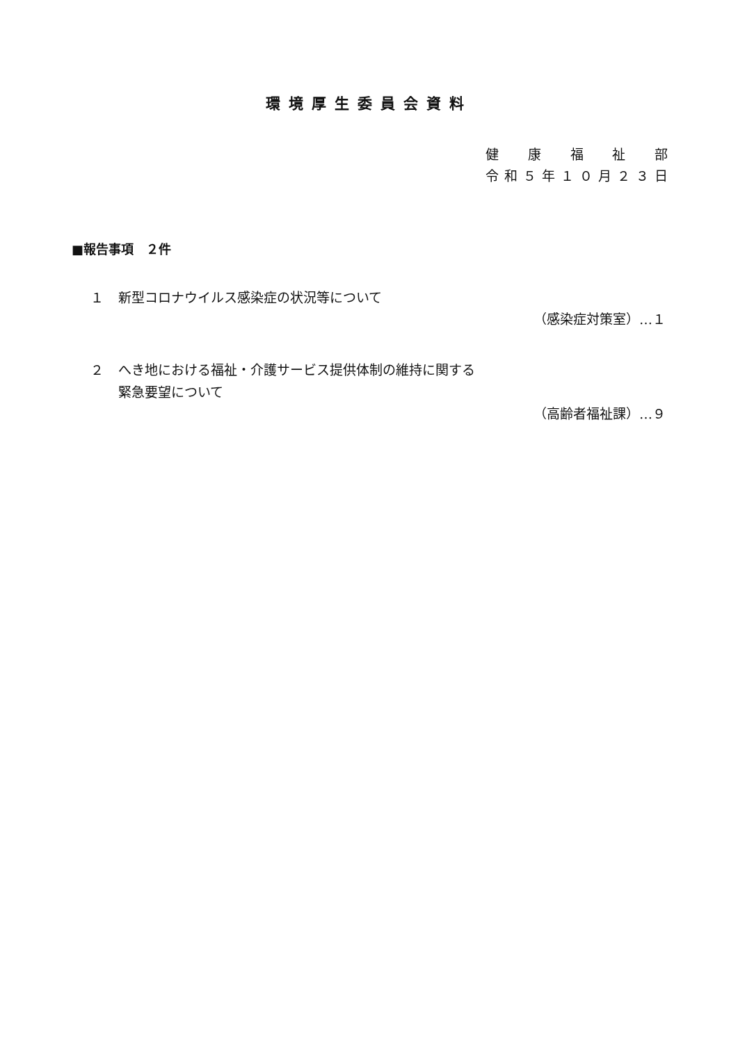環境厚生委員会資料
健康福祉部
令和 ５ 年 １０ 月 ２３ 日
■報告事項　２件
１ 新型コロナウイルス感染症の状況等について
（感染症対策室）…１
２ へき地における福祉・介護サービス提供体制の維持に関する
緊急要望について
（高齢者福祉課）…９